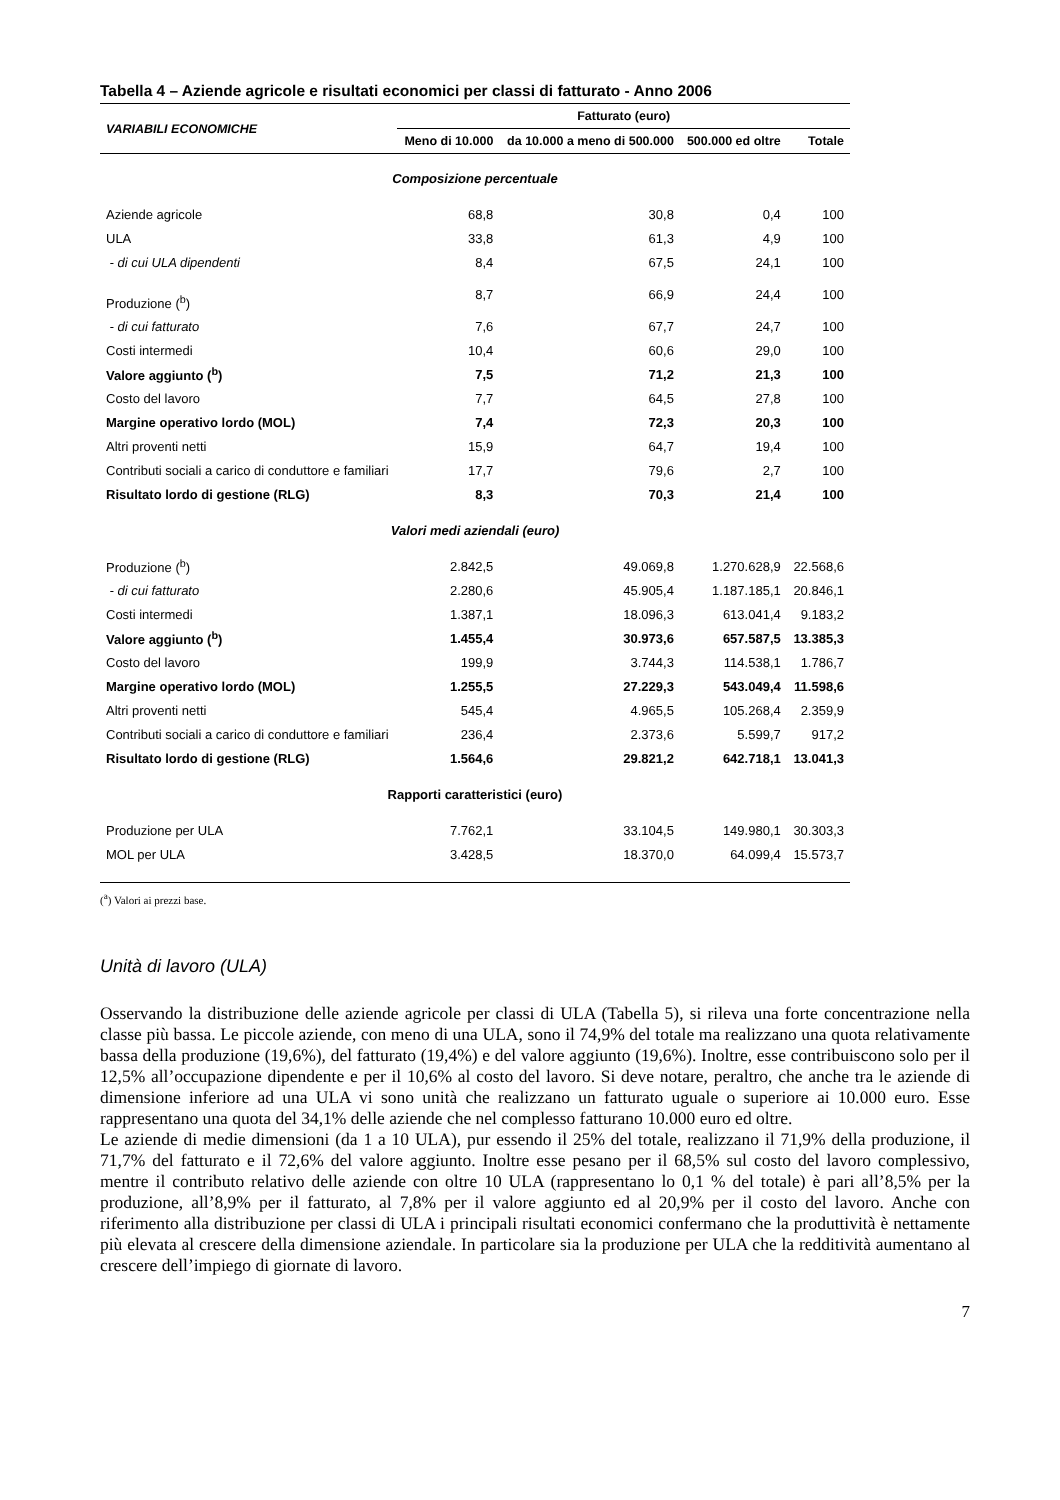Tabella 4 – Aziende agricole e risultati economici per classi di fatturato - Anno 2006
| VARIABILI ECONOMICHE | Fatturato (euro) | | | |
| --- | --- | --- | --- | --- |
| | Meno di 10.000 | da 10.000 a meno di 500.000 | 500.000 ed oltre | Totale |
| Composizione percentuale | | | | |
| Aziende agricole | 68,8 | 30,8 | 0,4 | 100 |
| ULA | 33,8 | 61,3 | 4,9 | 100 |
| - di cui ULA dipendenti | 8,4 | 67,5 | 24,1 | 100 |
| Produzione (<sup>b</sup>) | 8,7 | 66,9 | 24,4 | 100 |
| - di cui fatturato | 7,6 | 67,7 | 24,7 | 100 |
| Costi intermedi | 10,4 | 60,6 | 29,0 | 100 |
| Valore aggiunto (<sup>b</sup>) | 7,5 | 71,2 | 21,3 | 100 |
| Costo del lavoro | 7,7 | 64,5 | 27,8 | 100 |
| Margine operativo lordo (MOL) | 7,4 | 72,3 | 20,3 | 100 |
| Altri proventi netti | 15,9 | 64,7 | 19,4 | 100 |
| Contributi sociali a carico di conduttore e familiari | 17,7 | 79,6 | 2,7 | 100 |
| Risultato lordo di gestione (RLG) | 8,3 | 70,3 | 21,4 | 100 |
| Valori medi aziendali (euro) | | | | |
| Produzione (<sup>b</sup>) | 2.842,5 | 49.069,8 | 1.270.628,9 | 22.568,6 |
| - di cui fatturato | 2.280,6 | 45.905,4 | 1.187.185,1 | 20.846,1 |
| Costi intermedi | 1.387,1 | 18.096,3 | 613.041,4 | 9.183,2 |
| Valore aggiunto (<sup>b</sup>) | 1.455,4 | 30.973,6 | 657.587,5 | 13.385,3 |
| Costo del lavoro | 199,9 | 3.744,3 | 114.538,1 | 1.786,7 |
| Margine operativo lordo (MOL) | 1.255,5 | 27.229,3 | 543.049,4 | 11.598,6 |
| Altri proventi netti | 545,4 | 4.965,5 | 105.268,4 | 2.359,9 |
| Contributi sociali a carico di conduttore e familiari | 236,4 | 2.373,6 | 5.599,7 | 917,2 |
| Risultato lordo di gestione (RLG) | 1.564,6 | 29.821,2 | 642.718,1 | 13.041,3 |
| Rapporti caratteristici (euro) | | | | |
| Produzione per ULA | 7.762,1 | 33.104,5 | 149.980,1 | 30.303,3 |
| MOL per ULA | 3.428,5 | 18.370,0 | 64.099,4 | 15.573,7 |
(<sup>a</sup>) Valori ai prezzi base.
Unità di lavoro (ULA)
Osservando la distribuzione delle aziende agricole per classi di ULA (Tabella 5), si rileva una forte concentrazione nella classe più bassa. Le piccole aziende, con meno di una ULA, sono il 74,9% del totale ma realizzano una quota relativamente bassa della produzione (19,6%), del fatturato (19,4%) e del valore aggiunto (19,6%). Inoltre, esse contribuiscono solo per il 12,5% all’occupazione dipendente e per il 10,6% al costo del lavoro. Si deve notare, peraltro, che anche tra le aziende di dimensione inferiore ad una ULA vi sono unità che realizzano un fatturato uguale o superiore ai 10.000 euro. Esse rappresentano una quota del 34,1% delle aziende che nel complesso fatturano 10.000 euro ed oltre.
Le aziende di medie dimensioni (da 1 a 10 ULA), pur essendo il 25% del totale, realizzano il 71,9% della produzione, il 71,7% del fatturato e il 72,6% del valore aggiunto. Inoltre esse pesano per il 68,5% sul costo del lavoro complessivo, mentre il contributo relativo delle aziende con oltre 10 ULA (rappresentano lo 0,1 % del totale) è pari all’8,5% per la produzione, all’8,9% per il fatturato, al 7,8% per il valore aggiunto ed al 20,9% per il costo del lavoro. Anche con riferimento alla distribuzione per classi di ULA i principali risultati economici confermano che la produttività è nettamente più elevata al crescere della dimensione aziendale. In particolare sia la produzione per ULA che la redditività aumentano al crescere dell’impiego di giornate di lavoro.
7